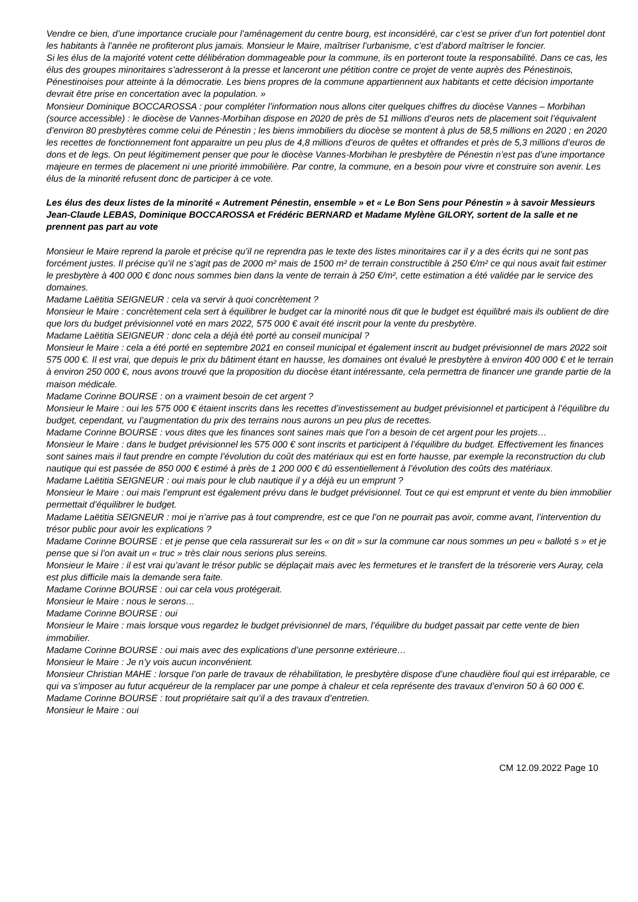Vendre ce bien, d’une importance cruciale pour l’aménagement du centre bourg, est inconsidéré, car c’est se priver d’un fort potentiel dont les habitants à l’année ne profiteront plus jamais. Monsieur le Maire, maîtriser l’urbanisme, c’est d’abord maîtriser le foncier.
Si les élus de la majorité votent cette délibération dommageable pour la commune, ils en porteront toute la responsabilité. Dans ce cas, les élus des groupes minoritaires s’adresseront à la presse et lanceront une pétition contre ce projet de vente auprès des Pénestinois, Pénestinoises pour atteinte à la démocratie. Les biens propres de la commune appartiennent aux habitants et cette décision importante devrait être prise en concertation avec la population. »
Monsieur Dominique BOCCAROSSA : pour compléter l’information nous allons citer quelques chiffres du diocèse Vannes – Morbihan (source accessible) : le diocèse de Vannes-Morbihan dispose en 2020 de près de 51 millions d’euros nets de placement soit l’équivalent d’environ 80 presbytères comme celui de Pénestin ; les biens immobiliers du diocèse se montent à plus de 58,5 millions en 2020 ; en 2020 les recettes de fonctionnement font apparaitre un peu plus de 4,8 millions d’euros de quêtes et offrandes et près de 5,3 millions d’euros de dons et de legs. On peut légitimement penser que pour le diocèse Vannes-Morbihan le presbytère de Pénestin n’est pas d’une importance majeure en termes de placement ni une priorité immobilière. Par contre, la commune, en a besoin pour vivre et construire son avenir. Les élus de la minorité refusent donc de participer à ce vote.
Les élus des deux listes de la minorité « Autrement Pénestin, ensemble » et « Le Bon Sens pour Pénestin » à savoir Messieurs Jean-Claude LEBAS, Dominique BOCCAROSSA et Frédéric BERNARD et Madame Mylène GILORY, sortent de la salle et ne prennent pas part au vote
Monsieur le Maire reprend la parole et précise qu’il ne reprendra pas le texte des listes minoritaires car il y a des écrits qui ne sont pas forcément justes. Il précise qu’il ne s’agit pas de 2000 m² mais de 1500 m² de terrain constructible à 250 €/m² ce qui nous avait fait estimer le presbytère à 400 000 € donc nous sommes bien dans la vente de terrain à 250 €/m², cette estimation a été validée par le service des domaines.
Madame Laëtitia SEIGNEUR : cela va servir à quoi concrètement ?
Monsieur le Maire : concrètement cela sert à équilibrer le budget car la minorité nous dit que le budget est équilibré mais ils oublient de dire que lors du budget prévisionnel voté en mars 2022, 575 000 € avait été inscrit pour la vente du presbytère.
Madame Laëtitia SEIGNEUR : donc cela a déjà été porté au conseil municipal ?
Monsieur le Maire : cela a été porté en septembre 2021 en conseil municipal et également inscrit au budget prévisionnel de mars 2022 soit 575 000 €. Il est vrai, que depuis le prix du bâtiment étant en hausse, les domaines ont évalué le presbytère à environ 400 000 € et le terrain à environ 250 000 €, nous avons trouvé que la proposition du diocèse étant intéressante, cela permettra de financer une grande partie de la maison médicale.
Madame Corinne BOURSE : on a vraiment besoin de cet argent ?
Monsieur le Maire : oui les 575 000 € étaient inscrits dans les recettes d’investissement au budget prévisionnel et participent à l’équilibre du budget, cependant, vu l’augmentation du prix des terrains nous aurons un peu plus de recettes.
Madame Corinne BOURSE : vous dites que les finances sont saines mais que l’on a besoin de cet argent pour les projets…
Monsieur le Maire : dans le budget prévisionnel les 575 000 € sont inscrits et participent à l’équilibre du budget. Effectivement les finances sont saines mais il faut prendre en compte l’évolution du coût des matériaux qui est en forte hausse, par exemple la reconstruction du club nautique qui est passée de 850 000 € estimé à près de 1 200 000 € dû essentiellement à l’évolution des coûts des matériaux.
Madame Laëtitia SEIGNEUR : oui mais pour le club nautique il y a déjà eu un emprunt ?
Monsieur le Maire : oui mais l’emprunt est également prévu dans le budget prévisionnel. Tout ce qui est emprunt et vente du bien immobilier permettait d’équilibrer le budget.
Madame Laëtitia SEIGNEUR : moi je n’arrive pas à tout comprendre, est ce que l’on ne pourrait pas avoir, comme avant, l’intervention du trésor public pour avoir les explications ?
Madame Corinne BOURSE : et je pense que cela rassurerait sur les « on dit » sur la commune car nous sommes un peu « balloté s » et je pense que si l’on avait un « truc » très clair nous serions plus sereins.
Monsieur le Maire : il est vrai qu’avant le trésor public se déplaçait mais avec les fermetures et le transfert de la trésorerie vers Auray, cela est plus difficile mais la demande sera faite.
Madame Corinne BOURSE : oui car cela vous protégerait.
Monsieur le Maire : nous le serons…
Madame Corinne BOURSE : oui
Monsieur le Maire : mais lorsque vous regardez le budget prévisionnel de mars, l’équilibre du budget passait par cette vente de bien immobilier.
Madame Corinne BOURSE : oui mais avec des explications d’une personne extérieure…
Monsieur le Maire : Je n’y vois aucun inconvénient.
Monsieur Christian MAHE : lorsque l’on parle de travaux de réhabilitation, le presbytère dispose d’une chaudière fioul qui est irréparable, ce qui va s’imposer au futur acquéreur de la remplacer par une pompe à chaleur et cela représente des travaux d’environ 50 à 60 000 €.
Madame Corinne BOURSE : tout propriétaire sait qu’il a des travaux d’entretien.
Monsieur le Maire : oui
CM 12.09.2022 Page 10